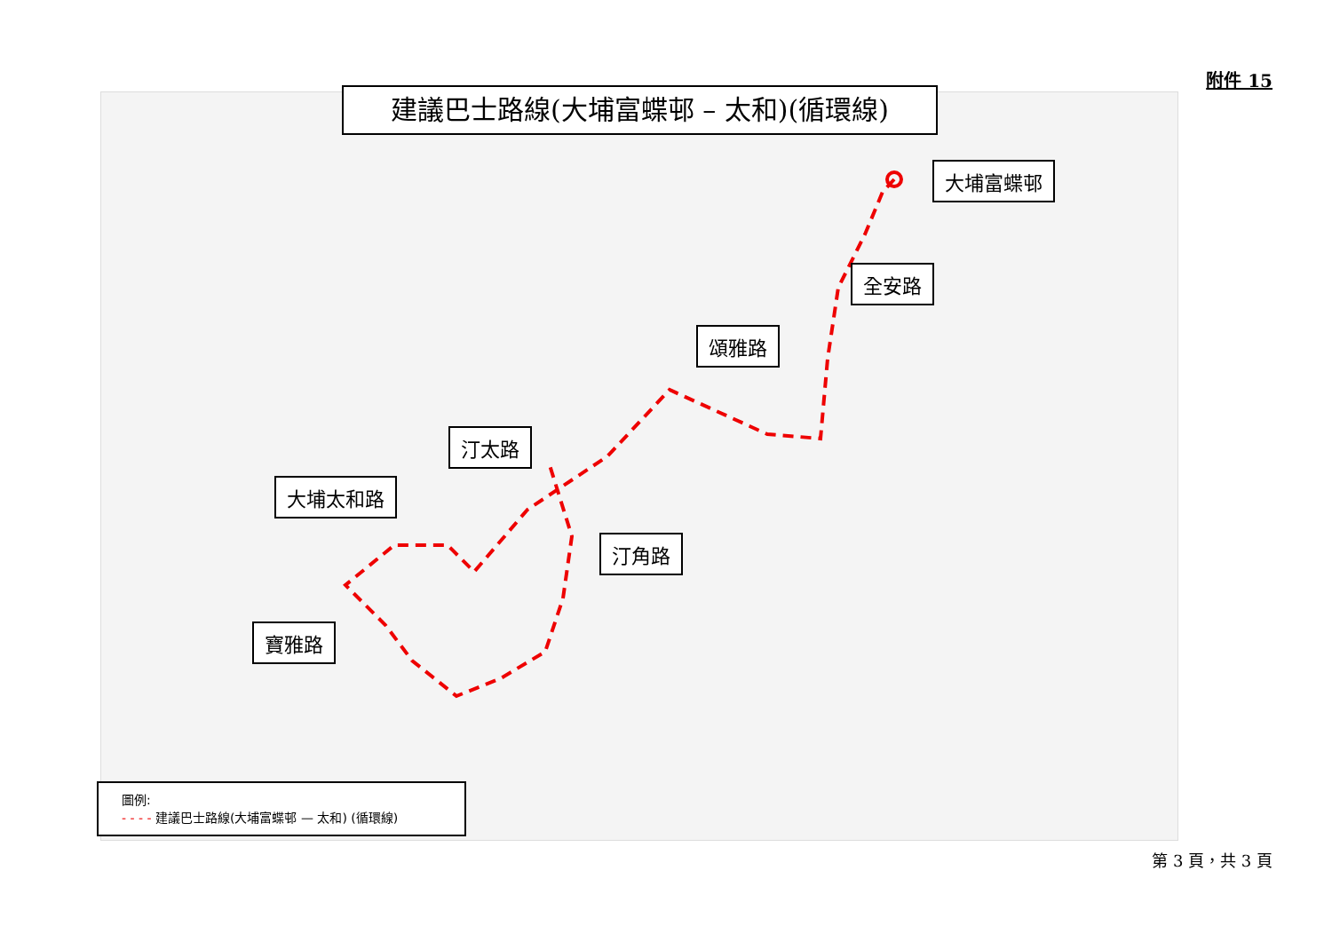附件 15
建議巴士路線(大埔富蝶邨 – 太和)(循環線)
大埔富蝶邨
全安路
頌雅路
汀太路
大埔太和路
汀角路
寶雅路
圖例:
- - - - 建議巴士路線(大埔富蝶邨 — 太和) (循環線)
第 3 頁，共 3 頁